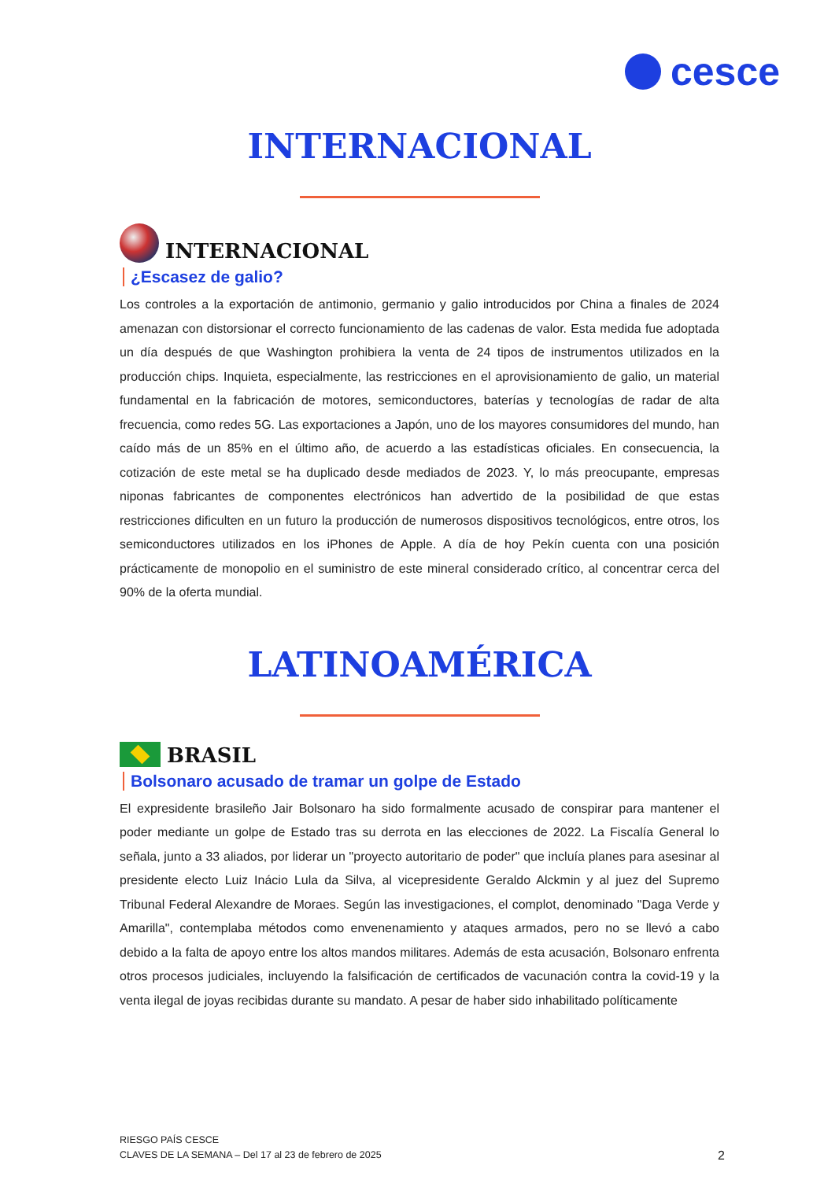cesce
INTERNACIONAL
INTERNACIONAL
¿Escasez de galio?
Los controles a la exportación de antimonio, germanio y galio introducidos por China a finales de 2024 amenazan con distorsionar el correcto funcionamiento de las cadenas de valor. Esta medida fue adoptada un día después de que Washington prohibiera la venta de 24 tipos de instrumentos utilizados en la producción chips. Inquieta, especialmente, las restricciones en el aprovisionamiento de galio, un material fundamental en la fabricación de motores, semiconductores, baterías y tecnologías de radar de alta frecuencia, como redes 5G. Las exportaciones a Japón, uno de los mayores consumidores del mundo, han caído más de un 85% en el último año, de acuerdo a las estadísticas oficiales. En consecuencia, la cotización de este metal se ha duplicado desde mediados de 2023. Y, lo más preocupante, empresas niponas fabricantes de componentes electrónicos han advertido de la posibilidad de que estas restricciones dificulten en un futuro la producción de numerosos dispositivos tecnológicos, entre otros, los semiconductores utilizados en los iPhones de Apple. A día de hoy Pekín cuenta con una posición prácticamente de monopolio en el suministro de este mineral considerado crítico, al concentrar cerca del 90% de la oferta mundial.
LATINOAMÉRICA
BRASIL
Bolsonaro acusado de tramar un golpe de Estado
El expresidente brasileño Jair Bolsonaro ha sido formalmente acusado de conspirar para mantener el poder mediante un golpe de Estado tras su derrota en las elecciones de 2022. La Fiscalía General lo señala, junto a 33 aliados, por liderar un "proyecto autoritario de poder" que incluía planes para asesinar al presidente electo Luiz Inácio Lula da Silva, al vicepresidente Geraldo Alckmin y al juez del Supremo Tribunal Federal Alexandre de Moraes. Según las investigaciones, el complot, denominado "Daga Verde y Amarilla", contemplaba métodos como envenenamiento y ataques armados, pero no se llevó a cabo debido a la falta de apoyo entre los altos mandos militares. Además de esta acusación, Bolsonaro enfrenta otros procesos judiciales, incluyendo la falsificación de certificados de vacunación contra la covid-19 y la venta ilegal de joyas recibidas durante su mandato. A pesar de haber sido inhabilitado políticamente
RIESGO PAÍS CESCE
CLAVES DE LA SEMANA – Del 17 al 23 de febrero de 2025
2